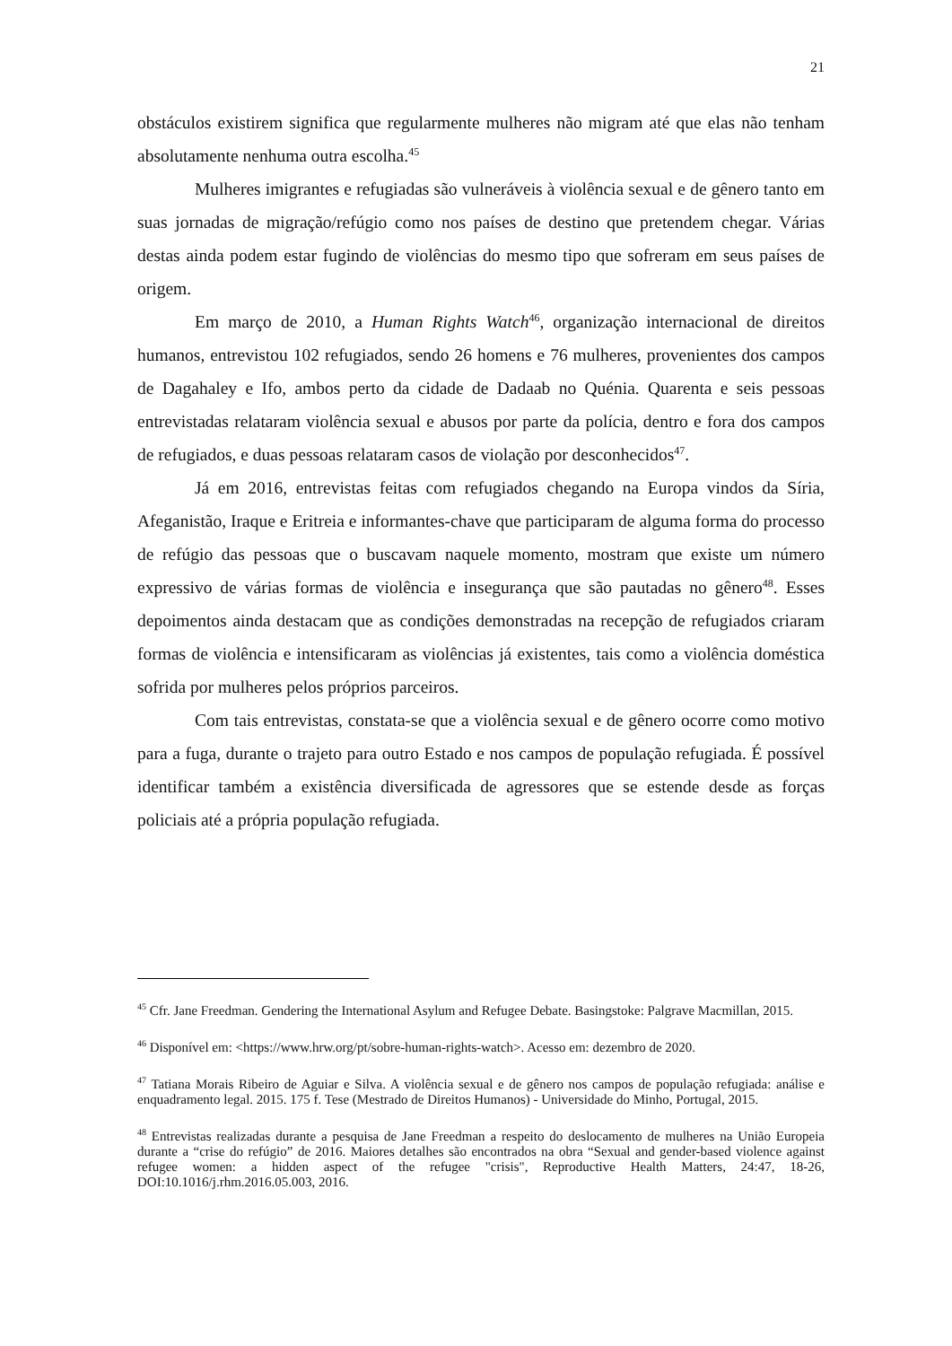21
obstáculos existirem significa que regularmente mulheres não migram até que elas não tenham absolutamente nenhuma outra escolha.<sup>45</sup>
Mulheres imigrantes e refugiadas são vulneráveis à violência sexual e de gênero tanto em suas jornadas de migração/refúgio como nos países de destino que pretendem chegar. Várias destas ainda podem estar fugindo de violências do mesmo tipo que sofreram em seus países de origem.
Em março de 2010, a Human Rights Watch<sup>46</sup>, organização internacional de direitos humanos, entrevistou 102 refugiados, sendo 26 homens e 76 mulheres, provenientes dos campos de Dagahaley e Ifo, ambos perto da cidade de Dadaab no Quénia. Quarenta e seis pessoas entrevistadas relataram violência sexual e abusos por parte da polícia, dentro e fora dos campos de refugiados, e duas pessoas relataram casos de violação por desconhecidos<sup>47</sup>.
Já em 2016, entrevistas feitas com refugiados chegando na Europa vindos da Síria, Afeganistão, Iraque e Eritreia e informantes-chave que participaram de alguma forma do processo de refúgio das pessoas que o buscavam naquele momento, mostram que existe um número expressivo de várias formas de violência e insegurança que são pautadas no gênero<sup>48</sup>. Esses depoimentos ainda destacam que as condições demonstradas na recepção de refugiados criaram formas de violência e intensificaram as violências já existentes, tais como a violência doméstica sofrida por mulheres pelos próprios parceiros.
Com tais entrevistas, constata-se que a violência sexual e de gênero ocorre como motivo para a fuga, durante o trajeto para outro Estado e nos campos de população refugiada. É possível identificar também a existência diversificada de agressores que se estende desde as forças policiais até a própria população refugiada.
<sup>45</sup> Cfr. Jane Freedman. Gendering the International Asylum and Refugee Debate. Basingstoke: Palgrave Macmillan, 2015.
<sup>46</sup> Disponível em: <https://www.hrw.org/pt/sobre-human-rights-watch>. Acesso em: dezembro de 2020.
<sup>47</sup> Tatiana Morais Ribeiro de Aguiar e Silva. A violência sexual e de gênero nos campos de população refugiada: análise e enquadramento legal. 2015. 175 f. Tese (Mestrado de Direitos Humanos) - Universidade do Minho, Portugal, 2015.
<sup>48</sup> Entrevistas realizadas durante a pesquisa de Jane Freedman a respeito do deslocamento de mulheres na União Europeia durante a “crise do refúgio” de 2016. Maiores detalhes são encontrados na obra “Sexual and gender-based violence against refugee women: a hidden aspect of the refugee "crisis", Reproductive Health Matters, 24:47, 18-26, DOI:10.1016/j.rhm.2016.05.003, 2016.